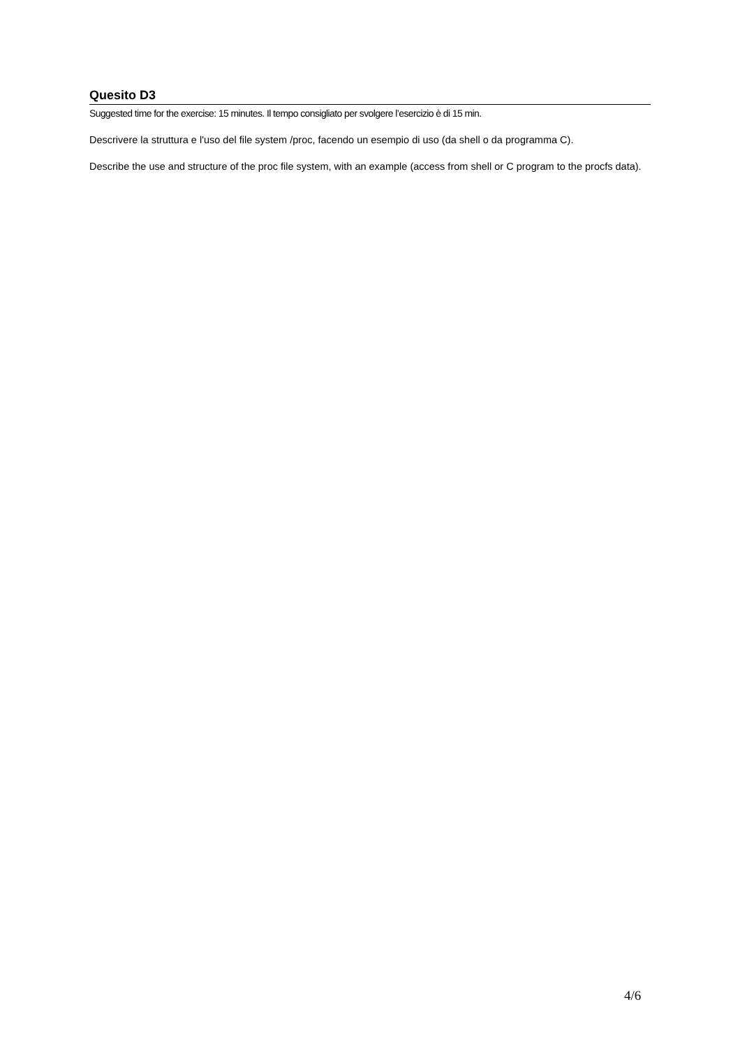Quesito D3
Suggested time for the exercise: 15 minutes. Il tempo consigliato per svolgere l’esercizio è di 15 min.
Descrivere la struttura e l'uso del file system /proc, facendo un esempio di uso (da shell o da programma C).
Describe the use and structure of the proc file system, with an example (access from shell or C program to the procfs data).
4/6